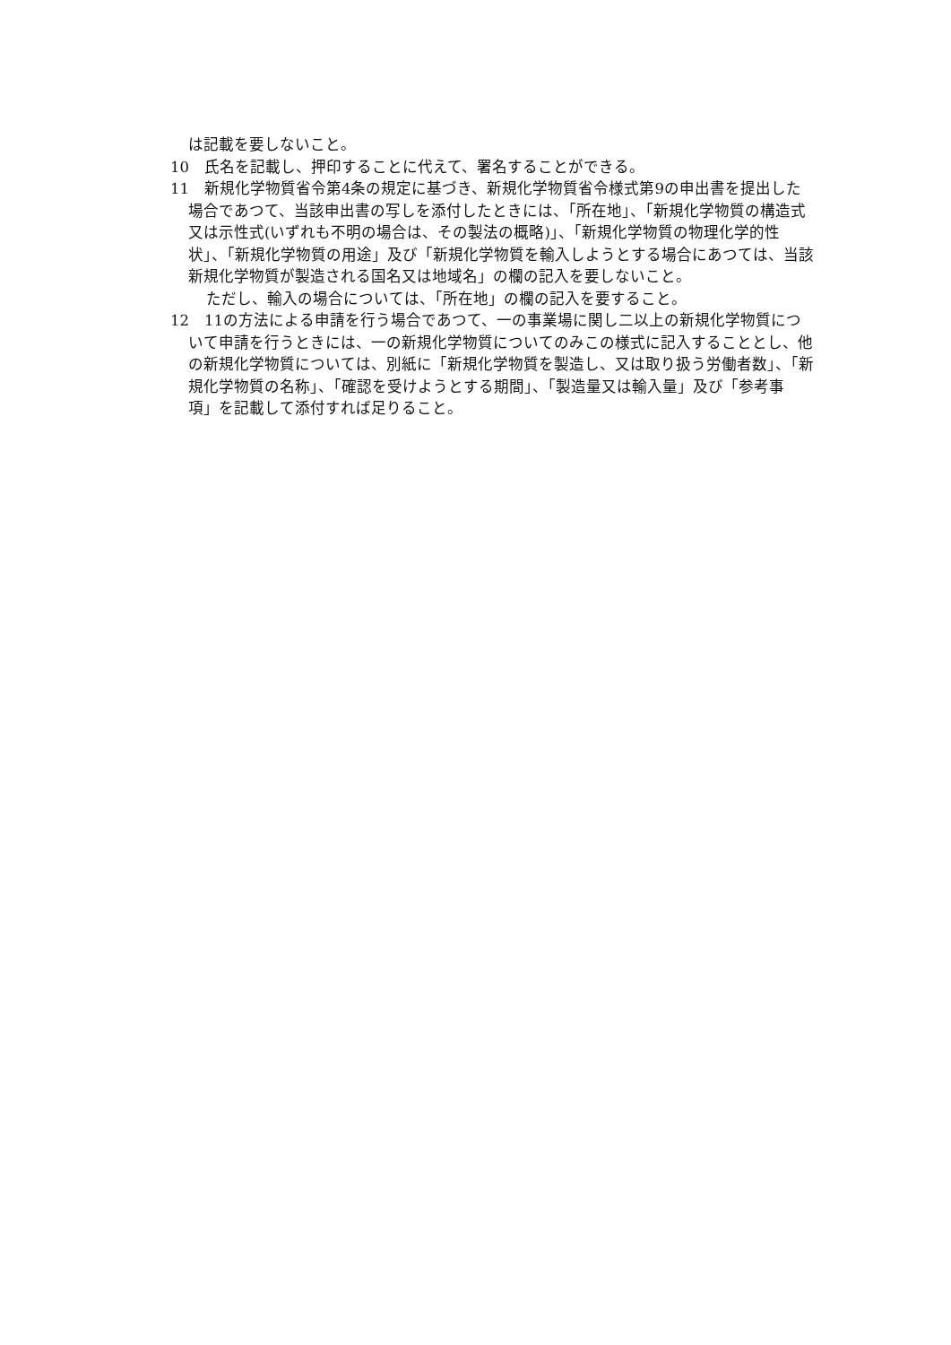は記載を要しないこと。
10　氏名を記載し、押印することに代えて、署名することができる。
11　新規化学物質省令第4条の規定に基づき、新規化学物質省令様式第9の申出書を提出した場合であつて、当該申出書の写しを添付したときには、「所在地」、「新規化学物質の構造式又は示性式(いずれも不明の場合は、その製法の概略)」、「新規化学物質の物理化学的性状」、「新規化学物質の用途」及び「新規化学物質を輸入しようとする場合にあつては、当該新規化学物質が製造される国名又は地域名」の欄の記入を要しないこと。
ただし、輸入の場合については、「所在地」の欄の記入を要すること。
12　11の方法による申請を行う場合であつて、一の事業場に関し二以上の新規化学物質について申請を行うときには、一の新規化学物質についてのみこの様式に記入することとし、他の新規化学物質については、別紙に「新規化学物質を製造し、又は取り扱う労働者数」、「新規化学物質の名称」、「確認を受けようとする期間」、「製造量又は輸入量」及び「参考事項」を記載して添付すれば足りること。